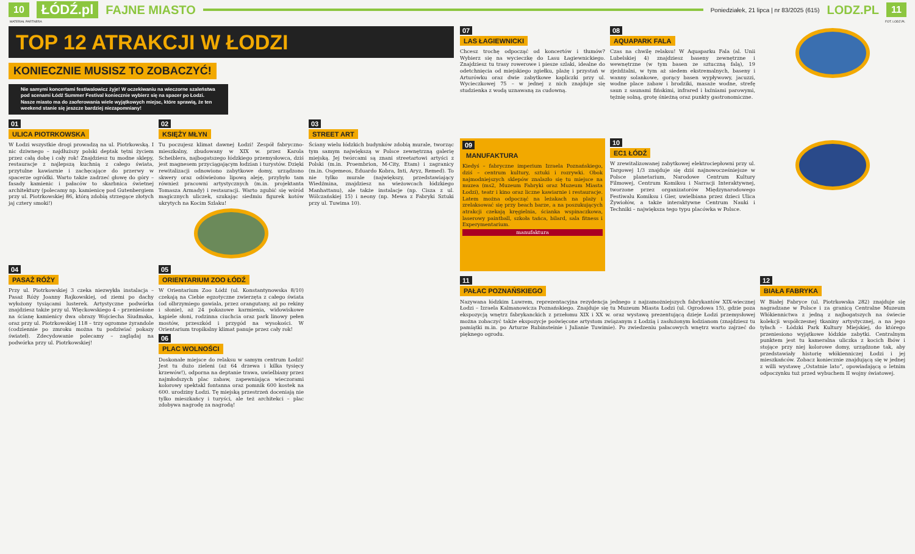10 ŁÓDŹ.pl FAJNE MIASTO Poniedziałek, 21 lipca | nr 83/2025 (615) LODZ.PL 11
MATERIAŁ PARTNERA FOT. LODZ.PL
TOP 12 ATRAKCJI W ŁODZI
KONIECZNIE MUSISZ TO ZOBACZYĆ!
Nie samymi koncertami festiwalowicz żyje! W oczekiwaniu na wieczorne szaleństwa pod scenami Łódź Summer Festival koniecznie wybierz się na spacer po Łodzi. Nasze miasto ma do zaoferowania wiele wyjątkowych miejsc, które sprawią, że ten weekend stanie się jeszcze bardziej niezapomniany!
01
ULICA PIOTRKOWSKA
W Łodzi wszystkie drogi prowadzą na ul. Piotrkowską. I nic dziwnego – najdłuższy polski deptak tętni życiem przez całą dobę i cały rok! Znajdziesz tu modne sklepy, restauracje z najlepszą kuchnią z całego świata, przytulne kawiarnie i zachęcające do przerwy w spacerze ogródki. Warto także zadrzeć głowę do góry – fasady kamienic i pałaców to skarbnica świetnej architektury (polecamy np. kamienicę pod Gutenbergiem przy ul. Piotrkowskiej 86, którą zdobią strzegące złotych jaj cztery smoki!)
02
KSIĘŻY MŁYN
Tu poczujesz klimat dawnej Łodzi! Zespół fabryczno-mieszkalny, zbudowany w XIX w. przez Karola Scheiblera, najbogatszego łódzkiego przemysłowca, dziś jest magnesem przyciągającym łodzian i turystów. Dzięki rewitalizacji odnowiono zabytkowe domy, urządzono skwery oraz odświeżono lipową aleję, przybyło tam również pracowni artystycznych (m.in. projektanta Tomasza Armady) i restauracji. Warto zgubić się wśród magicznych uliczek, szukając siedmiu figurek kotów ukrytych na Kocim Szlaku!
03
STREET ART
Ściany wielu łódzkich budynków zdobią murale, tworząc tym samym największą w Polsce zewnętrzną galerię miejską. Jej twórcami są znani streetartowi artyści z Polski (m.in. Proembrion, M-City, Etam) i zagranicy (m.in. Osgemeos, Eduardo Kobra, Inti, Aryz, Remed). To nie tylko murale (największy, przedstawiający Wiedźmina, znajdziesz na wieżowcach łódzkiego Manhattanu), ale także instalacje (np. Cisza z ul. Wólczańskiej 15) i neony (np. Mewa z Fabryki Sztuki przy ul. Tuwima 10).
04
PASAŻ RÓŻY
Przy ul. Piotrkowskiej 3 czeka niezwykła instalacja – Pasaż Róży Joanny Rajkowskiej, od ziemi po dachy wyłożony tysiącami lusterek. Artystyczne podwórka znajdziesz także przy ul. Więckowskiego 4 – przeniesione na ścianę kamienicy dwa obrazy Wojciecha Siudmaka, oraz przy ul. Piotrkowskiej 118 – trzy ogromne żyrandole (codziennie po zmroku można tu podziwiać pokazy świateł). Zdecydowanie polecamy – zaglądaj na podwórka przy ul. Piotrkowskiej!
05
ORIENTARIUM ZOO ŁÓDŹ
W Orientarium Zoo Łódź (ul. Konstantynowska 8/10) czekają na Ciebie egzotyczne zwierzęta z całego świata (od olbrzymiego gawiala, przez orangutany, aż po rekiny i słonie), aż 24 pokazowe karmienia, widowiskowe kąpiele słoni, rodzinna ciuchcia oraz park linowy pełen mostów, przeszkód i przygód na wysokości. W Orientarium tropikalny klimat panuje przez cały rok!
06
PLAC WOLNOŚCI
Doskonałe miejsce do relaksu w samym centrum Łodzi! Jest tu dużo zieleni (aż 64 drzewa i kilka tysięcy krzewów!), odporna na deptanie trawa, uwielbiany przez najmłodszych plac zabaw, zapewniająca wieczorami kolorowy spektakl fontanna oraz pomnik 600 kostek na 600. urodziny Łodzi. Tę miejską przestrzeń doceniają nie tylko mieszkańcy i turyści, ale też architekci – plac zdobywa nagrodę za nagrodą!
07
LAS ŁAGIEWNICKI
Chcesz trochę odpocząć od koncertów i tłumów? Wybierz się na wycieczkę do Lasu Łagiewnickiego. Znajdziesz tu trasy rowerowe i piesze szlaki, idealne do odetchnięcia od miejskiego zgiełku, plażę i przystań w Arturówku oraz dwie zabytkowe kapliczki przy ul. Wycieczkowej 75 – w jednej z nich znajduje się studzienka z wodą uznawaną za cudowną.
08
AQUAPARK FALA
Czas na chwilę relaksu! W Aquaparku Fala (al. Unii Lubelskiej 4) znajdziesz baseny zewnętrzne i wewnętrzne (w tym basen ze sztuczną falą), 19 zjeżdżalni, w tym aż siedem ekstremalnych, baseny i wanny solankowe, gorący basen wypływowy, jacuzzi, wodne place zabaw i brodziki, masaże wodne, strefę saun z saunami fińskimi, infrared i łaźniami parowymi, tężnię solną, grotę śnieżną oraz punkty gastronomiczne.
09
MANUFAKTURA
Kiedyś – fabryczne imperium Izraela Poznańskiego, dziś – centrum kultury, sztuki i rozrywki. Obok najmodniejszych sklepów znalazło się tu miejsce na muzea (ms2, Muzeum Fabryki oraz Muzeum Miasta Łodzi), teatr i kino oraz liczne kawiarnie i restauracje. Latem można odpocząć na leżakach na plaży i zrelaksować się przy beach barze, a na poszukujących atrakcji czekają kręgielnia, ścianka wspinaczkowa, laserowy paintball, szkoła tańca, bilard, sala fitness i Experymentarium.
manufaktura
10
EC1 ŁÓDŹ
W zrewitalizowanej zabytkowej elektrociepłowni przy ul. Targowej 1/3 znajduje się dziś najnowocześniejsze w Polsce planetarium, Narodowe Centrum Kultury Filmowej, Centrum Komiksu i Narracji Interaktywnej, tworzone przez organizatorów Międzynarodowego Festiwalu Komiksu i Gier, uwielbiana przez dzieci Ulica Żywiołów, a także interaktywne Centrum Nauki i Techniki – największa tego typu placówka w Polsce.
11
PAŁAC POZNAŃSKIEGO
Nazywana łódzkim Luwrem, reprezentacyjna rezydencja jednego z najzamożniejszych fabrykantów XIX-wiecznej Łodzi – Izraela Kalmanowicza Poznańskiego. Znajduje się tu Muzeum Miasta Łodzi (ul. Ogrodowa 15), gdzie poza ekspozycją wnętrz fabrykanckich z przełomu XIX i XX w. oraz wystawą prezentującą dzieje Łodzi przemysłowej można zobaczyć także ekspozycje poświęcone artystom związanym z Łodzią i zasłużonym łodzianom (znajdziesz tu pamiątki m.in. po Arturze Rubinsteinie i Julianie Tuwimie). Po zwiedzeniu pałacowych wnętrz warto zajrzeć do pięknego ogrodu.
12
BIAŁA FABRYKA
W Białej Fabryce (ul. Piotrkowska 282) znajduje się nagradzane w Polsce i za granicą Centralne Muzeum Włókiennictwa z jedną z najbogatszych na świecie kolekcji współczesnej tkaniny artystycznej, a na jego tyłach – Łódzki Park Kultury Miejskiej, do którego przeniesiono wyjątkowe łódzkie zabytki. Centralnym punktem jest tu kameralna uliczka z kocich łbów i stojące przy niej kolorowe domy, urządzone tak, aby przedstawiały historię włókienniczej Łodzi i jej mieszkańców. Zobacz koniecznie znajdującą się w jednej z willi wystawę „Ostatnie lato”, opowiadającą o letnim odpoczynku tuż przed wybuchem II wojny światowej.